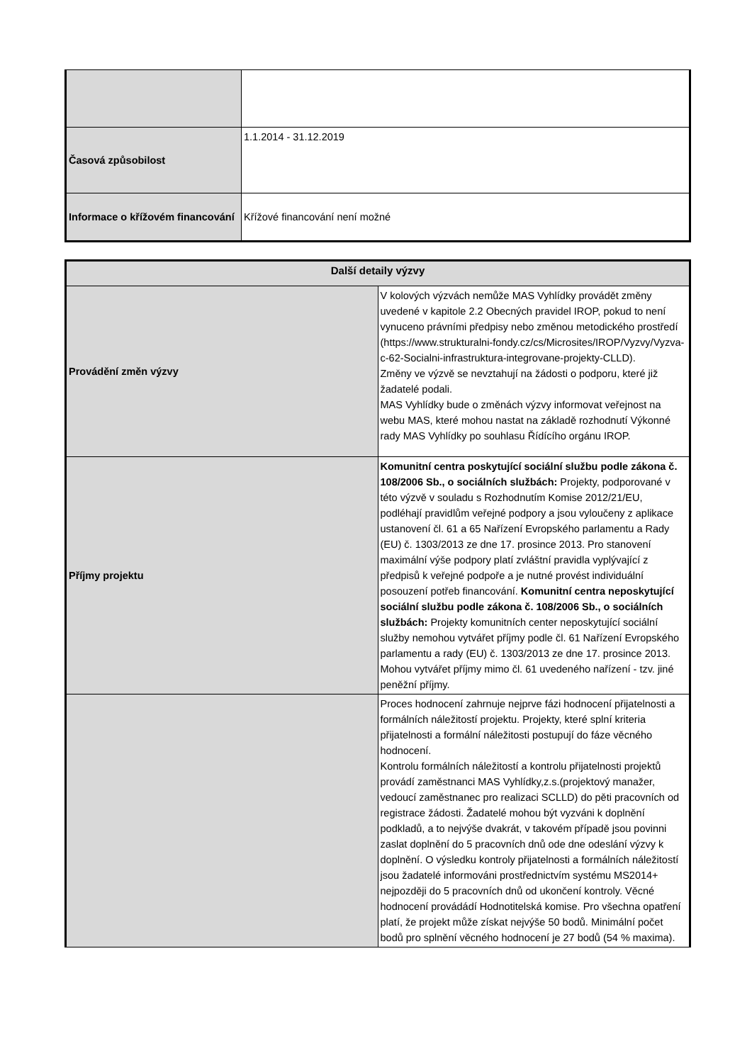| Časová způsobilost | 1.1.2014 - 31.12.2019 |
| Informace o křížovém financování | Křížové financování není možné |
| Další detaily výzvy | |
| --- | --- |
| Provádění změn výzvy | V kolových výzvách nemůže MAS Vyhlídky provádět změny uvedené v kapitole 2.2 Obecných pravidel IROP, pokud to není vynuceno právními předpisy nebo změnou metodického prostředí (https://www.strukturalni-fondy.cz/cs/Microsites/IROP/Vyzvy/Vyzva-c-62-Socialni-infrastruktura-integrovane-projekty-CLLD). Změny ve výzvě se nevztahují na žádosti o podporu, které již žadatelé podali. MAS Vyhlídky bude o změnách výzvy informovat veřejnost na webu MAS, které mohou nastat na základě rozhodnutí Výkonné rady MAS Vyhlídky po souhlasu Řídícího orgánu IROP. |
| Příjmy projektu | Komunitní centra poskytující sociální službu podle zákona č. 108/2006 Sb., o sociálních službách: Projekty, podporované v této výzvě v souladu s Rozhodnutím Komise 2012/21/EU, podléhají pravidlům veřejné podpory a jsou vyloučeny z aplikace ustanovení čl. 61 a 65 Nařízení Evropského parlamentu a Rady (EU) č. 1303/2013 ze dne 17. prosince 2013. Pro stanovení maximální výše podpory platí zvláštní pravidla vyplývající z předpisů k veřejné podpoře a je nutné provést individuální posouzení potřeb financování. Komunitní centra neposkytující sociální službu podle zákona č. 108/2006 Sb., o sociálních službách: Projekty komunitních center neposkytující sociální služby nemohou vytvářet příjmy podle čl. 61 Nařízení Evropského parlamentu a rady (EU) č. 1303/2013 ze dne 17. prosince 2013. Mohou vytvářet příjmy mimo čl. 61 uvedeného nařízení - tzv. jiné peněžní příjmy. |
| | Proces hodnocení zahrnuje nejprve fázi hodnocení přijatelnosti a formálních náležitostí projektu. Projekty, které splní kriteria přijatelnosti a formální náležitosti postupují do fáze věcného hodnocení. Kontrolu formálních náležitostí a kontrolu přijatelnosti projektů provádí zaměstnanci MAS Vyhlídky,z.s.(projektový manažer, vedoucí zaměstnanec pro realizaci SCLLD) do pěti pracovních od registrace žádosti. Žadatelé mohou být vyzváni k doplnění podkladů, a to nejvýše dvakrát, v takovém případě jsou povinni zaslat doplnění do 5 pracovních dnů ode dne odeslání výzvy k doplnění. O výsledku kontroly přijatelnosti a formálních náležitostí jsou žadatelé informováni prostřednictvím systému MS2014+ nejpozději do 5 pracovních dnů od ukončení kontroly. Věcné hodnocení provádádí Hodnotitelská komise. Pro všechna opatření platí, že projekt může získat nejvýše 50 bodů. Minimální počet bodů pro splnění věcného hodnocení je 27 bodů (54 % maxima). |